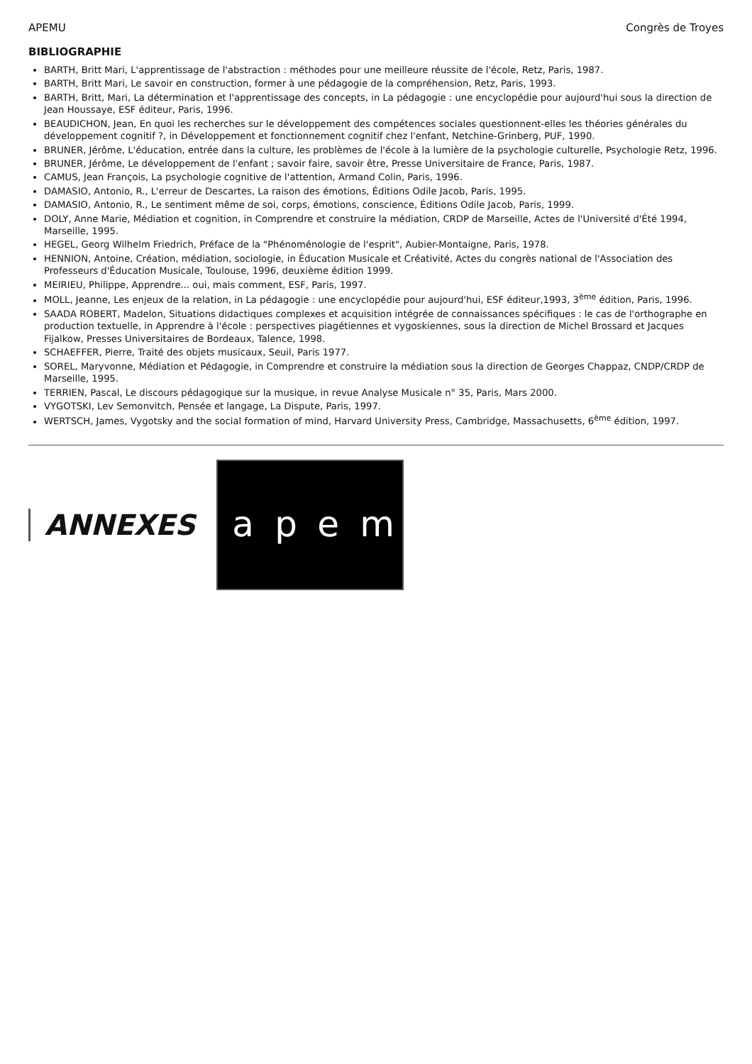APEMU Congrès de Troyes
BIBLIOGRAPHIE
BARTH, Britt Mari, L'apprentissage de l'abstraction : méthodes pour une meilleure réussite de l'école, Retz, Paris, 1987.
BARTH, Britt Mari, Le savoir en construction, former à une pédagogie de la compréhension, Retz, Paris, 1993.
BARTH, Britt, Mari, La détermination et l'apprentissage des concepts, in La pédagogie : une encyclopédie pour aujourd'hui sous la direction de Jean Houssaye, ESF éditeur, Paris, 1996.
BEAUDICHON, Jean, En quoi les recherches sur le développement des compétences sociales questionnent-elles les théories générales du développement cognitif ?, in Développement et fonctionnement cognitif chez l'enfant, Netchine-Grinberg, PUF, 1990.
BRUNER, Jérôme, L'éducation, entrée dans la culture, les problèmes de l'école à la lumière de la psychologie culturelle, Psychologie Retz, 1996.
BRUNER, Jérôme, Le développement de l'enfant ; savoir faire, savoir être, Presse Universitaire de France, Paris, 1987.
CAMUS, Jean François, La psychologie cognitive de l'attention, Armand Colin, Paris, 1996.
DAMASIO, Antonio, R., L'erreur de Descartes, La raison des émotions, Éditions Odile Jacob, Paris, 1995.
DAMASIO, Antonio, R., Le sentiment même de soi, corps, émotions, conscience, Éditions Odile Jacob, Paris, 1999.
DOLY, Anne Marie, Médiation et cognition, in Comprendre et construire la médiation, CRDP de Marseille, Actes de l'Université d'Été 1994, Marseille, 1995.
HEGEL, Georg Wilhelm Friedrich, Préface de la "Phénoménologie de l'esprit", Aubier-Montaigne, Paris, 1978.
HENNION, Antoine, Création, médiation, sociologie, in Éducation Musicale et Créativité, Actes du congrès national de l'Association des Professeurs d'Éducation Musicale, Toulouse, 1996, deuxième édition 1999.
MEIRIEU, Philippe, Apprendre... oui, mais comment, ESF, Paris, 1997.
MOLL, Jeanne, Les enjeux de la relation, in La pédagogie : une encyclopédie pour aujourd'hui, ESF éditeur,1993, 3<sup>ème</sup> édition, Paris, 1996.
SAADA ROBERT, Madelon, Situations didactiques complexes et acquisition intégrée de connaissances spécifiques : le cas de l'orthographe en production textuelle, in Apprendre à l'école : perspectives piagétiennes et vygoskiennes, sous la direction de Michel Brossard et Jacques Fijalkow, Presses Universitaires de Bordeaux, Talence, 1998.
SCHAEFFER, Pierre, Traité des objets musicaux, Seuil, Paris 1977.
SOREL, Maryvonne, Médiation et Pédagogie, in Comprendre et construire la médiation sous la direction de Georges Chappaz, CNDP/CRDP de Marseille, 1995.
TERRIEN, Pascal, Le discours pédagogique sur la musique, in revue Analyse Musicale n° 35, Paris, Mars 2000.
VYGOTSKI, Lev Semonvitch, Pensée et langage, La Dispute, Paris, 1997.
WERTSCH, James, Vygotsky and the social formation of mind, Harvard University Press, Cambridge, Massachusetts, 6<sup>ème</sup> édition, 1997.
ANNEXES
a p e m